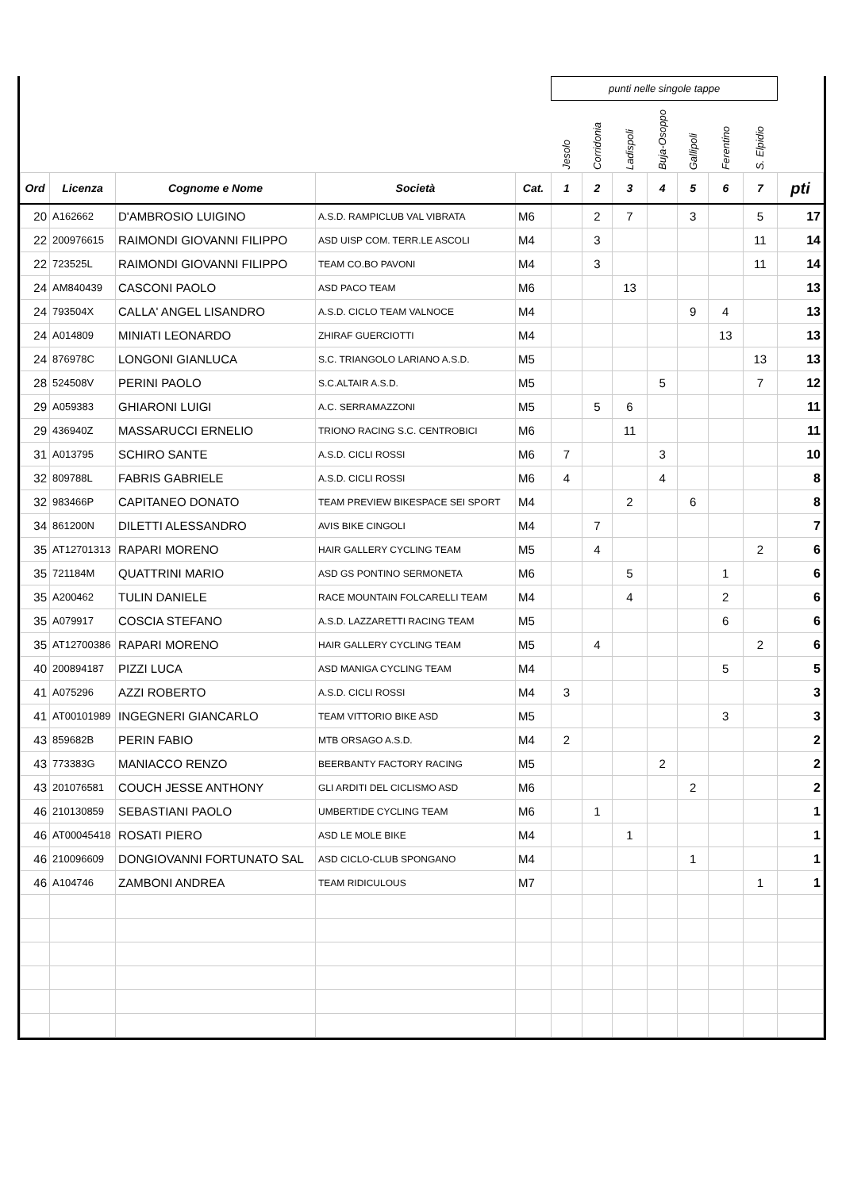| | | | | | punti nelle singole tappe | | | | | | | |
| | | | | | Jesolo | Corridonia | Ladispoli | Buja-Osoppo | Gallipoli | Ferentino | S. Elpidio | |
| Ord | Licenza | Cognome e Nome | Società | Cat. | 1 | 2 | 3 | 4 | 5 | 6 | 7 | pti |
| 20 | A162662 | D'AMBROSIO LUIGINO | A.S.D. RAMPICLUB VAL VIBRATA | M6 | | 2 | 7 | | 3 | | 5 | 17 |
| 22 | 200976615 | RAIMONDI GIOVANNI FILIPPO | ASD UISP COM. TERR.LE ASCOLI | M4 | | 3 | | | | | 11 | 14 |
| 22 | 723525L | RAIMONDI GIOVANNI FILIPPO | TEAM CO.BO PAVONI | M4 | | 3 | | | | | 11 | 14 |
| 24 | AM840439 | CASCONI PAOLO | ASD PACO TEAM | M6 | | | 13 | | | | | 13 |
| 24 | 793504X | CALLA' ANGEL LISANDRO | A.S.D. CICLO TEAM VALNOCE | M4 | | | | | 9 | 4 | | 13 |
| 24 | A014809 | MINIATI LEONARDO | ZHIRAF GUERCIOTTI | M4 | | | | | | 13 | | 13 |
| 24 | 876978C | LONGONI GIANLUCA | S.C. TRIANGOLO LARIANO A.S.D. | M5 | | | | | | | 13 | 13 |
| 28 | 524508V | PERINI PAOLO | S.C.ALTAIR A.S.D. | M5 | | | | 5 | | | 7 | 12 |
| 29 | A059383 | GHIARONI LUIGI | A.C. SERRAMAZZONI | M5 | | 5 | 6 | | | | | 11 |
| 29 | 436940Z | MASSARUCCI ERNELIO | TRIONO RACING S.C. CENTROBICI | M6 | | | 11 | | | | | 11 |
| 31 | A013795 | SCHIRO SANTE | A.S.D. CICLI ROSSI | M6 | 7 | | | 3 | | | | 10 |
| 32 | 809788L | FABRIS GABRIELE | A.S.D. CICLI ROSSI | M6 | 4 | | | 4 | | | | 8 |
| 32 | 983466P | CAPITANEO DONATO | TEAM PREVIEW BIKESPACE SEI SPORT | M4 | | | 2 | | 6 | | | 8 |
| 34 | 861200N | DILETTI ALESSANDRO | AVIS BIKE CINGOLI | M4 | | 7 | | | | | | 7 |
| 35 | AT12701313 | RAPARI MORENO | HAIR GALLERY CYCLING TEAM | M5 | | 4 | | | | | 2 | 6 |
| 35 | 721184M | QUATTRINI MARIO | ASD GS PONTINO SERMONETA | M6 | | | 5 | | | 1 | | 6 |
| 35 | A200462 | TULIN DANIELE | RACE MOUNTAIN FOLCARELLI TEAM | M4 | | | 4 | | | 2 | | 6 |
| 35 | A079917 | COSCIA STEFANO | A.S.D. LAZZARETTI RACING TEAM | M5 | | | | | | 6 | | 6 |
| 35 | AT12700386 | RAPARI MORENO | HAIR GALLERY CYCLING TEAM | M5 | | 4 | | | | | 2 | 6 |
| 40 | 200894187 | PIZZI LUCA | ASD MANIGA CYCLING TEAM | M4 | | | | | | 5 | | 5 |
| 41 | A075296 | AZZI ROBERTO | A.S.D. CICLI ROSSI | M4 | 3 | | | | | | | 3 |
| 41 | AT00101989 | INGEGNERI GIANCARLO | TEAM VITTORIO BIKE ASD | M5 | | | | | | 3 | | 3 |
| 43 | 859682B | PERIN FABIO | MTB ORSAGO A.S.D. | M4 | 2 | | | | | | | 2 |
| 43 | 773383G | MANIACCO RENZO | BEERBANTY FACTORY RACING | M5 | | | | 2 | | | | 2 |
| 43 | 201076581 | COUCH JESSE ANTHONY | GLI ARDITI DEL CICLISMO ASD | M6 | | | | | 2 | | | 2 |
| 46 | 210130859 | SEBASTIANI PAOLO | UMBERTIDE CYCLING TEAM | M6 | | 1 | | | | | | 1 |
| 46 | AT00045418 | ROSATI PIERO | ASD LE MOLE BIKE | M4 | | | 1 | | | | | 1 |
| 46 | 210096609 | DONGIOVANNI FORTUNATO SAL | ASD CICLO-CLUB SPONGANO | M4 | | | | | 1 | | | 1 |
| 46 | A104746 | ZAMBONI ANDREA | TEAM RIDICULOUS | M7 | | | | | | | 1 | 1 |